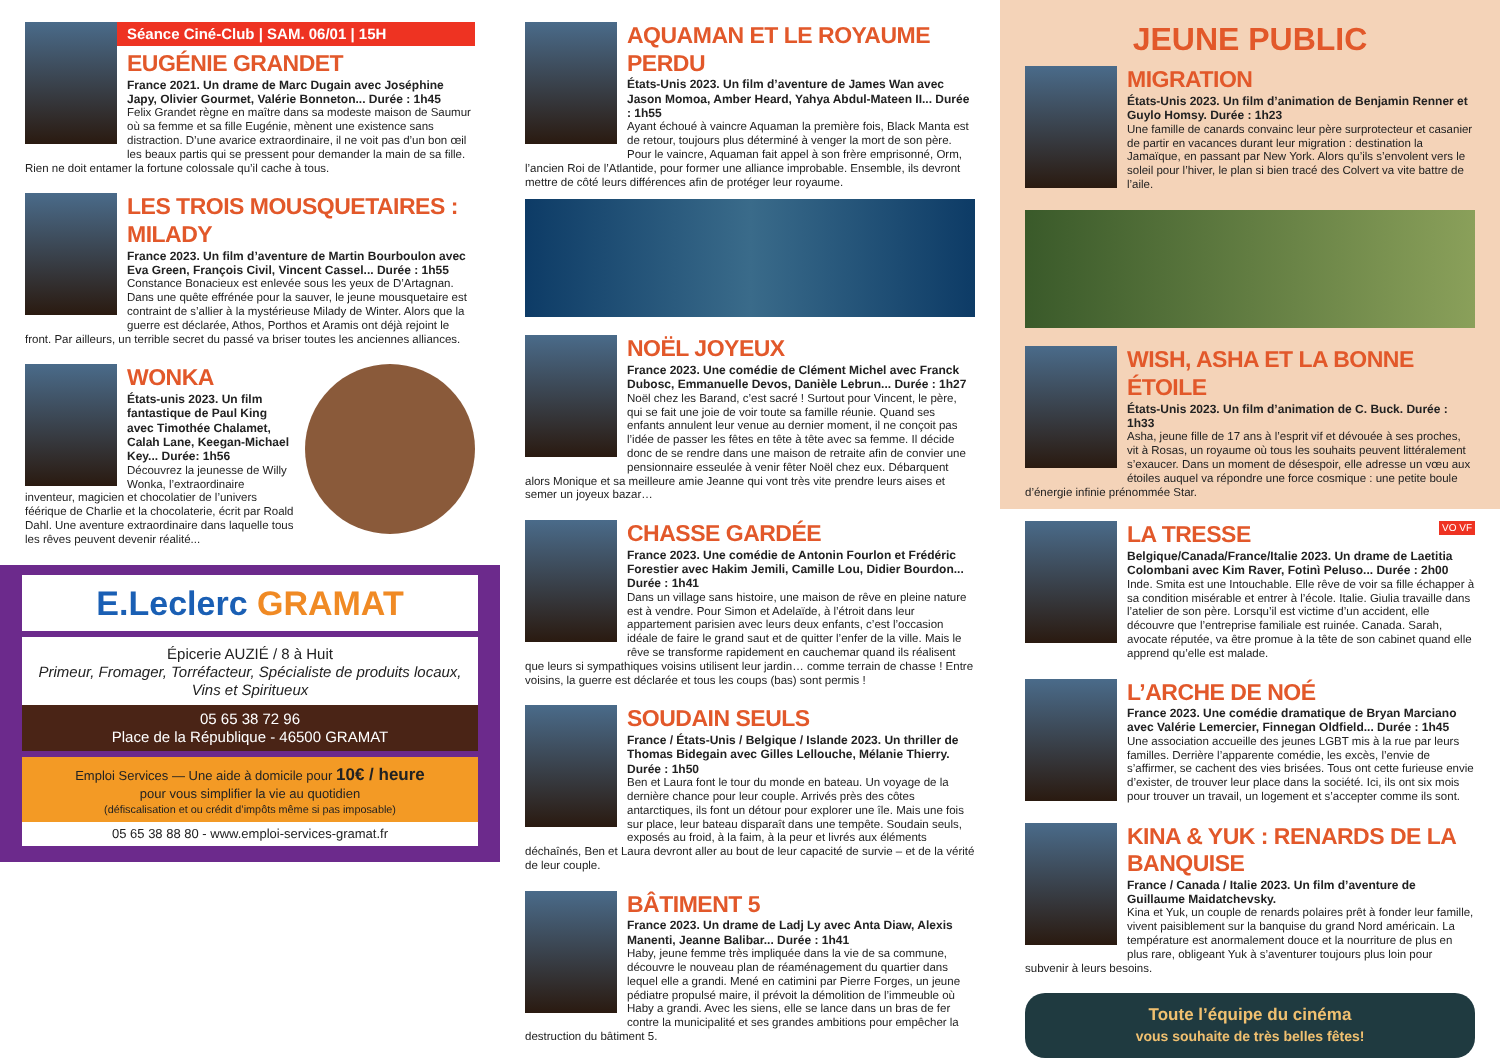Séance Ciné-Club | SAM. 06/01 | 15H
EUGÉNIE GRANDET
France 2021. Un drame de Marc Dugain avec Joséphine Japy, Olivier Gourmet, Valérie Bonneton... Durée : 1h45
Felix Grandet règne en maître dans sa modeste maison de Saumur où sa femme et sa fille Eugénie, mènent une existence sans distraction. D’une avarice extraordinaire, il ne voit pas d’un bon œil les beaux partis qui se pressent pour demander la main de sa fille. Rien ne doit entamer la fortune colossale qu’il cache à tous.
LES TROIS MOUSQUETAIRES : MILADY
France 2023. Un film d’aventure de Martin Bourboulon avec Eva Green, François Civil, Vincent Cassel... Durée : 1h55
Constance Bonacieux est enlevée sous les yeux de D’Artagnan. Dans une quête effrénée pour la sauver, le jeune mousquetaire est contraint de s’allier à la mystérieuse Milady de Winter. Alors que la guerre est déclarée, Athos, Porthos et Aramis ont déjà rejoint le front. Par ailleurs, un terrible secret du passé va briser toutes les anciennes alliances.
WONKA
États-unis 2023. Un film fantastique de Paul King avec Timothée Chalamet, Calah Lane, Keegan-Michael Key... Durée: 1h56
Découvrez la jeunesse de Willy Wonka, l’extraordinaire inventeur, magicien et chocolatier de l’univers féérique de Charlie et la chocolaterie, écrit par Roald Dahl. Une aventure extraordinaire dans laquelle tous les rêves peuvent devenir réalité...
E.Leclerc GRAMAT
Épicerie AUZIÉ / 8 à Huit
Primeur, Fromager, Torréfacteur, Spécialiste de produits locaux, Vins et Spiritueux
05 65 38 72 96
Place de la République - 46500 GRAMAT
Emploi Services — Une aide à domicile pour 10€ / heure
pour vous simplifier la vie au quotidien
(défiscalisation et ou crédit d’impôts même si pas imposable)
05 65 38 88 80 - www.emploi-services-gramat.fr
AQUAMAN ET LE ROYAUME PERDU
États-Unis 2023. Un film d’aventure de James Wan avec Jason Momoa, Amber Heard, Yahya Abdul-Mateen II... Durée : 1h55
Ayant échoué à vaincre Aquaman la première fois, Black Manta est de retour, toujours plus déterminé à venger la mort de son père. Pour le vaincre, Aquaman fait appel à son frère emprisonné, Orm, l’ancien Roi de l’Atlantide, pour former une alliance improbable. Ensemble, ils devront mettre de côté leurs différences afin de protéger leur royaume.
NOËL JOYEUX
France 2023. Une comédie de Clément Michel avec Franck Dubosc, Emmanuelle Devos, Danièle Lebrun... Durée : 1h27
Noël chez les Barand, c’est sacré ! Surtout pour Vincent, le père, qui se fait une joie de voir toute sa famille réunie. Quand ses enfants annulent leur venue au dernier moment, il ne conçoit pas l’idée de passer les fêtes en tête à tête avec sa femme. Il décide donc de se rendre dans une maison de retraite afin de convier une pensionnaire esseulée à venir fêter Noël chez eux. Débarquent alors Monique et sa meilleure amie Jeanne qui vont très vite prendre leurs aises et semer un joyeux bazar…
CHASSE GARDÉE
France 2023. Une comédie de Antonin Fourlon et Frédéric Forestier avec Hakim Jemili, Camille Lou, Didier Bourdon... Durée : 1h41
Dans un village sans histoire, une maison de rêve en pleine nature est à vendre. Pour Simon et Adelaïde, à l’étroit dans leur appartement parisien avec leurs deux enfants, c’est l’occasion idéale de faire le grand saut et de quitter l’enfer de la ville. Mais le rêve se transforme rapidement en cauchemar quand ils réalisent que leurs si sympathiques voisins utilisent leur jardin… comme terrain de chasse ! Entre voisins, la guerre est déclarée et tous les coups (bas) sont permis !
SOUDAIN SEULS
France / États-Unis / Belgique / Islande 2023. Un thriller de Thomas Bidegain avec Gilles Lellouche, Mélanie Thierry. Durée : 1h50
Ben et Laura font le tour du monde en bateau. Un voyage de la dernière chance pour leur couple. Arrivés près des côtes antarctiques, ils font un détour pour explorer une île. Mais une fois sur place, leur bateau disparaît dans une tempête. Soudain seuls, exposés au froid, à la faim, à la peur et livrés aux éléments déchaînés, Ben et Laura devront aller au bout de leur capacité de survie – et de la vérité de leur couple.
BÂTIMENT 5
France 2023. Un drame de Ladj Ly avec Anta Diaw, Alexis Manenti, Jeanne Balibar... Durée : 1h41
Haby, jeune femme très impliquée dans la vie de sa commune, découvre le nouveau plan de réaménagement du quartier dans lequel elle a grandi. Mené en catimini par Pierre Forges, un jeune pédiatre propulsé maire, il prévoit la démolition de l’immeuble où Haby a grandi. Avec les siens, elle se lance dans un bras de fer contre la municipalité et ses grandes ambitions pour empêcher la destruction du bâtiment 5.
JEUNE PUBLIC
MIGRATION
États-Unis 2023. Un film d’animation de Benjamin Renner et Guylo Homsy. Durée : 1h23
Une famille de canards convainc leur père surprotecteur et casanier de partir en vacances durant leur migration : destination la Jamaïque, en passant par New York. Alors qu’ils s’envolent vers le soleil pour l’hiver, le plan si bien tracé des Colvert va vite battre de l’aile.
WISH, ASHA ET LA BONNE ÉTOILE
États-Unis 2023. Un film d’animation de C. Buck. Durée : 1h33
Asha, jeune fille de 17 ans à l’esprit vif et dévouée à ses proches, vit à Rosas, un royaume où tous les souhaits peuvent littéralement s’exaucer. Dans un moment de désespoir, elle adresse un vœu aux étoiles auquel va répondre une force cosmique : une petite boule d’énergie infinie prénommée Star.
VO VF
LA TRESSE
Belgique/Canada/France/Italie 2023. Un drame de Laetitia Colombani avec Kim Raver, Fotinì Peluso... Durée : 2h00
Inde. Smita est une Intouchable. Elle rêve de voir sa fille échapper à sa condition misérable et entrer à l’école. Italie. Giulia travaille dans l’atelier de son père. Lorsqu’il est victime d’un accident, elle découvre que l’entreprise familiale est ruinée. Canada. Sarah, avocate réputée, va être promue à la tête de son cabinet quand elle apprend qu’elle est malade.
L’ARCHE DE NOÉ
France 2023. Une comédie dramatique de Bryan Marciano avec Valérie Lemercier, Finnegan Oldfield... Durée : 1h45
Une association accueille des jeunes LGBT mis à la rue par leurs familles. Derrière l’apparente comédie, les excès, l’envie de s’affirmer, se cachent des vies brisées. Tous ont cette furieuse envie d’exister, de trouver leur place dans la société. Ici, ils ont six mois pour trouver un travail, un logement et s’accepter comme ils sont.
KINA & YUK : RENARDS DE LA BANQUISE
France / Canada / Italie 2023. Un film d’aventure de Guillaume Maidatchevsky.
Kina et Yuk, un couple de renards polaires prêt à fonder leur famille, vivent paisiblement sur la banquise du grand Nord américain. La température est anormalement douce et la nourriture de plus en plus rare, obligeant Yuk à s’aventurer toujours plus loin pour subvenir à leurs besoins.
Toute l’équipe du cinéma
vous souhaite de très belles fêtes!